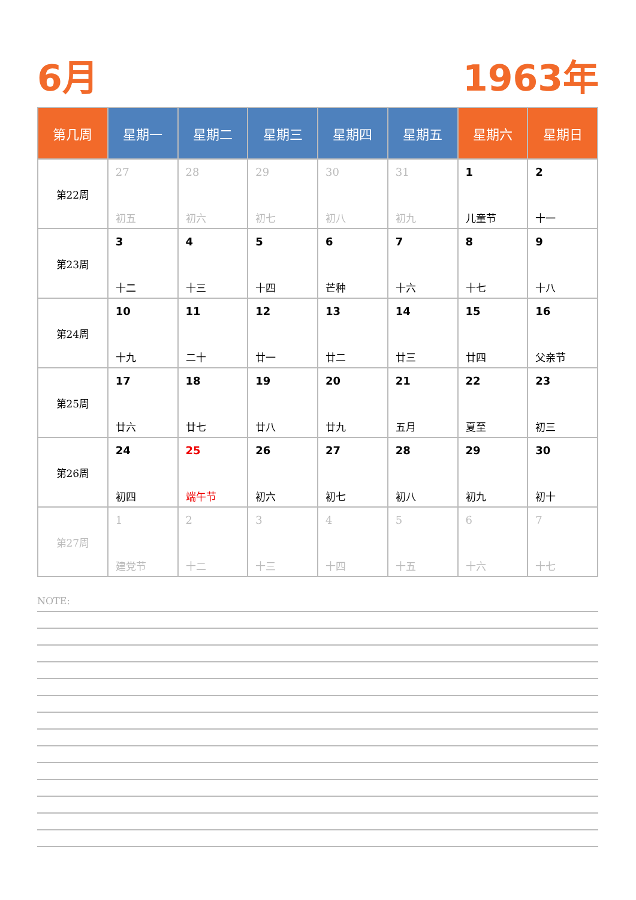6月 1963年
| 第几周 | 星期一 | 星期二 | 星期三 | 星期四 | 星期五 | 星期六 | 星期日 |
| --- | --- | --- | --- | --- | --- | --- | --- |
| 第22周 | 27 初五 | 28 初六 | 29 初七 | 30 初八 | 31 初九 | 1 儿童节 | 2 十一 |
| 第23周 | 3 十二 | 4 十三 | 5 十四 | 6 芒种 | 7 十六 | 8 十七 | 9 十八 |
| 第24周 | 10 十九 | 11 二十 | 12 廿一 | 13 廿二 | 14 廿三 | 15 廿四 | 16 父亲节 |
| 第25周 | 17 廿六 | 18 廿七 | 19 廿八 | 20 廿九 | 21 五月 | 22 夏至 | 23 初三 |
| 第26周 | 24 初四 | 25 端午节 | 26 初六 | 27 初七 | 28 初八 | 29 初九 | 30 初十 |
| 第27周 | 1 建党节 | 2 十二 | 3 十三 | 4 十四 | 5 十五 | 6 十六 | 7 十七 |
NOTE: